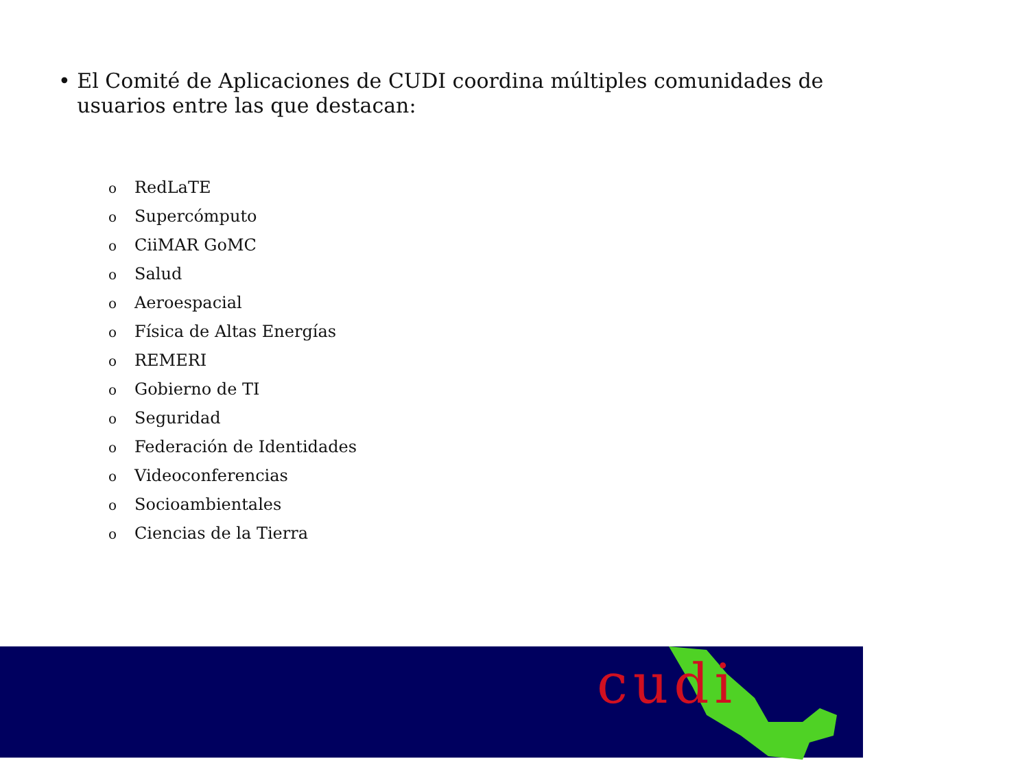• El Comité de Aplicaciones de CUDI coordina múltiples comunidades de usuarios entre las que destacan:
o RedLaTE
o Supercómputo
o CiiMAR GoMC
o Salud
o Aeroespacial
o Física de Altas Energías
o REMERI
o Gobierno de TI
o Seguridad
o Federación de Identidades
o Videoconferencias
o Socioambientales
o Ciencias de la Tierra
cudi